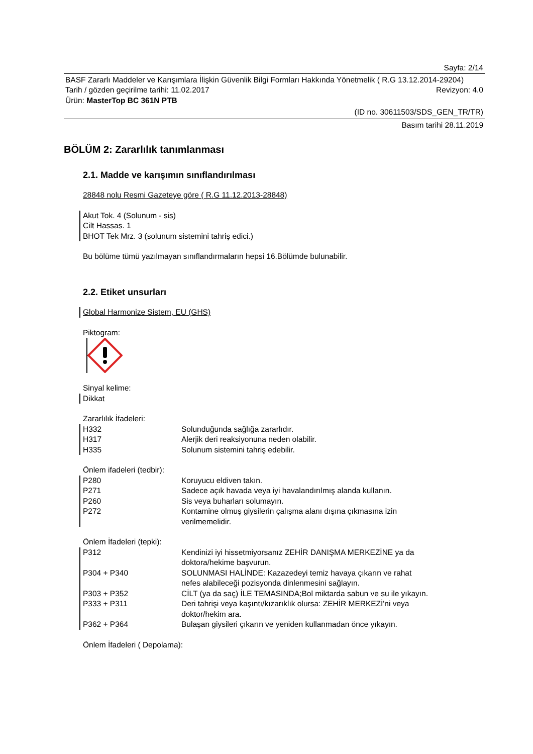Sayfa: 2/14
BASF Zararlı Maddeler ve Karışımlara İlişkin Güvenlik Bilgi Formları Hakkında Yönetmelik ( R.G 13.12.2014-29204)
Tarih / gözden geçirilme tarihi: 11.02.2017 Revizyon: 4.0
Ürün: MasterTop BC 361N PTB
(ID no. 30611503/SDS_GEN_TR/TR)
Basım tarihi 28.11.2019
BÖLÜM 2: Zararlılık tanımlanması
2.1. Madde ve karışımın sınıflandırılması
28848 nolu Resmi Gazeteye göre ( R.G 11.12.2013-28848)
Akut Tok. 4 (Solunum - sis)
Cilt Hassas. 1
BHOT Tek Mrz. 3 (solunum sistemini tahriş edici.)
Bu bölüme tümü yazılmayan sınıflandırmaların hepsi 16.Bölümde bulunabilir.
2.2. Etiket unsurları
Global Harmonize Sistem, EU (GHS)
Piktogram:
Sinyal kelime:
Dikkat
Zararlılık İfadeleri:
H332 Solunduğunda sağlığa zararlıdır.
H317 Alerjik deri reaksiyonuna neden olabilir.
H335 Solunum sistemini tahriş edebilir.
Önlem ifadeleri (tedbir):
P280 Koruyucu eldiven takın.
P271 Sadece açık havada veya iyi havalandırılmış alanda kullanın.
P260 Sis veya buharları solumayın.
P272 Kontamine olmuş giysilerin çalışma alanı dışına çıkmasına izin
verilmemelidir.
Önlem İfadeleri (tepki):
P312 Kendinizi iyi hissetmiyorsanız ZEHİR DANIŞMA MERKEZİNE ya da
doktora/hekime başvurun.
P304 + P340 SOLUNMASI HALİNDE: Kazazedeyi temiz havaya çıkarın ve rahat
nefes alabileceği pozisyonda dinlenmesini sağlayın.
P303 + P352 CİLT (ya da saç) İLE TEMASINDA;Bol miktarda sabun ve su ile yıkayın.
P333 + P311 Deri tahrişi veya kaşıntı/kızarıklık olursa: ZEHİR MERKEZİ'ni veya
doktor/hekim ara.
P362 + P364 Bulaşan giysileri çıkarın ve yeniden kullanmadan önce yıkayın.
Önlem İfadeleri ( Depolama):